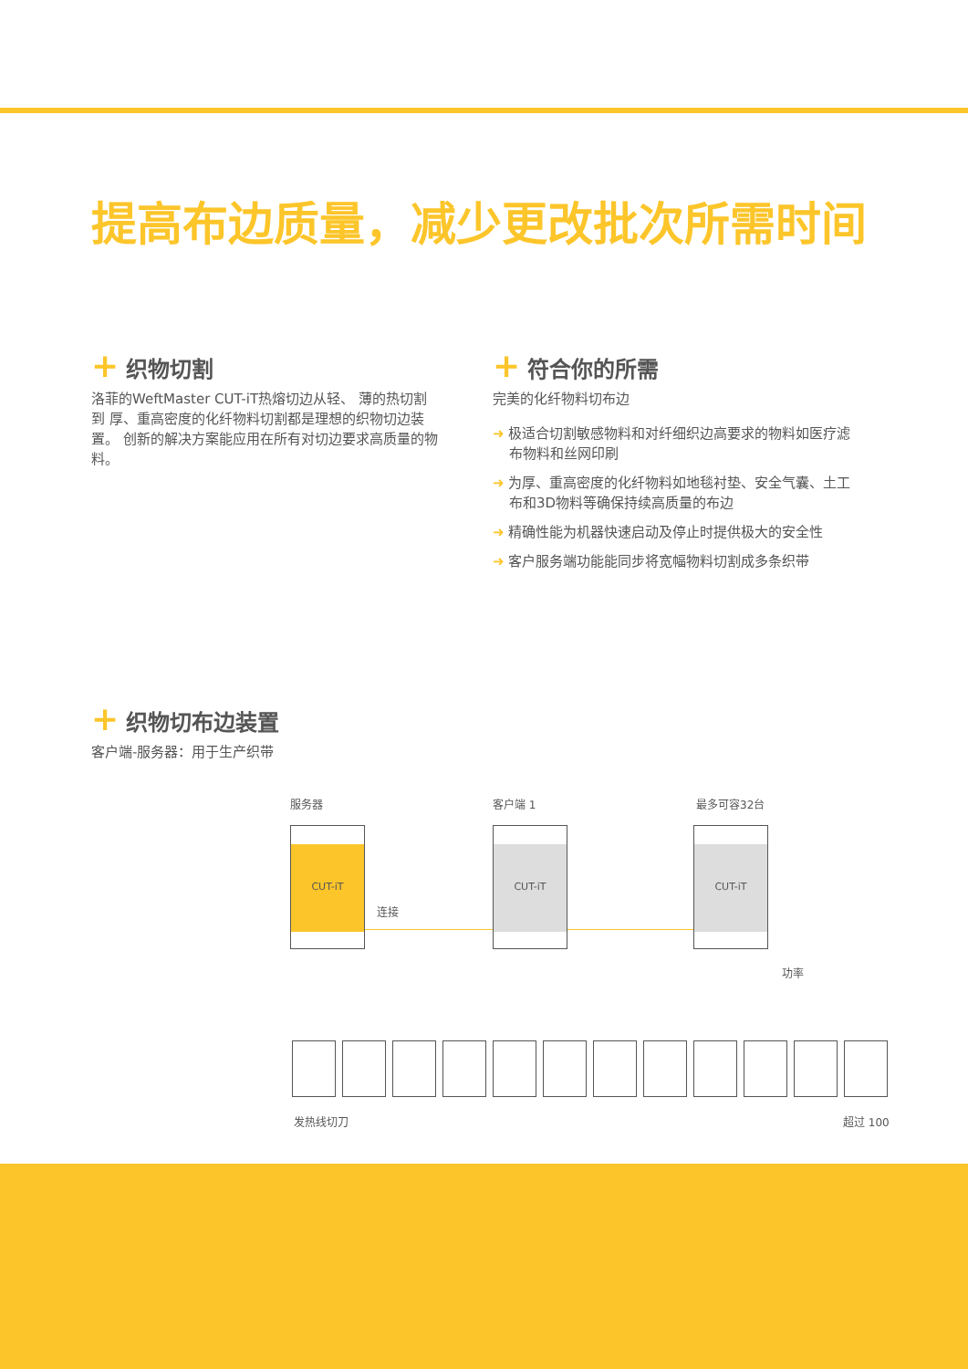提高布边质量，减少更改批次所需时间
+ 织物切割
洛菲的WeftMaster CUT-iT热熔切边从轻、 薄的热切割到 厚、重高密度的化纤物料切割都是理想的织物切边装置。 创新的解决方案能应用在所有对切边要求高质量的物料。
+ 符合你的所需
完美的化纤物料切布边
➜ 极适合切割敏感物料和对纤细织边高要求的物料如医疗滤布物料和丝网印刷
➜ 为厚、重高密度的化纤物料如地毯衬垫、安全气囊、土工布和3D物料等确保持续高质量的布边
➜ 精确性能为机器快速启动及停止时提供极大的安全性
➜ 客户服务端功能能同步将宽幅物料切割成多条织带
+ 织物切布边装置
客户端-服务器：用于生产织带
服务器 客户端 1 最多可容32台
CUT-iT CUT-iT CUT-iT
连接
功率
发热线切刀 超过 100